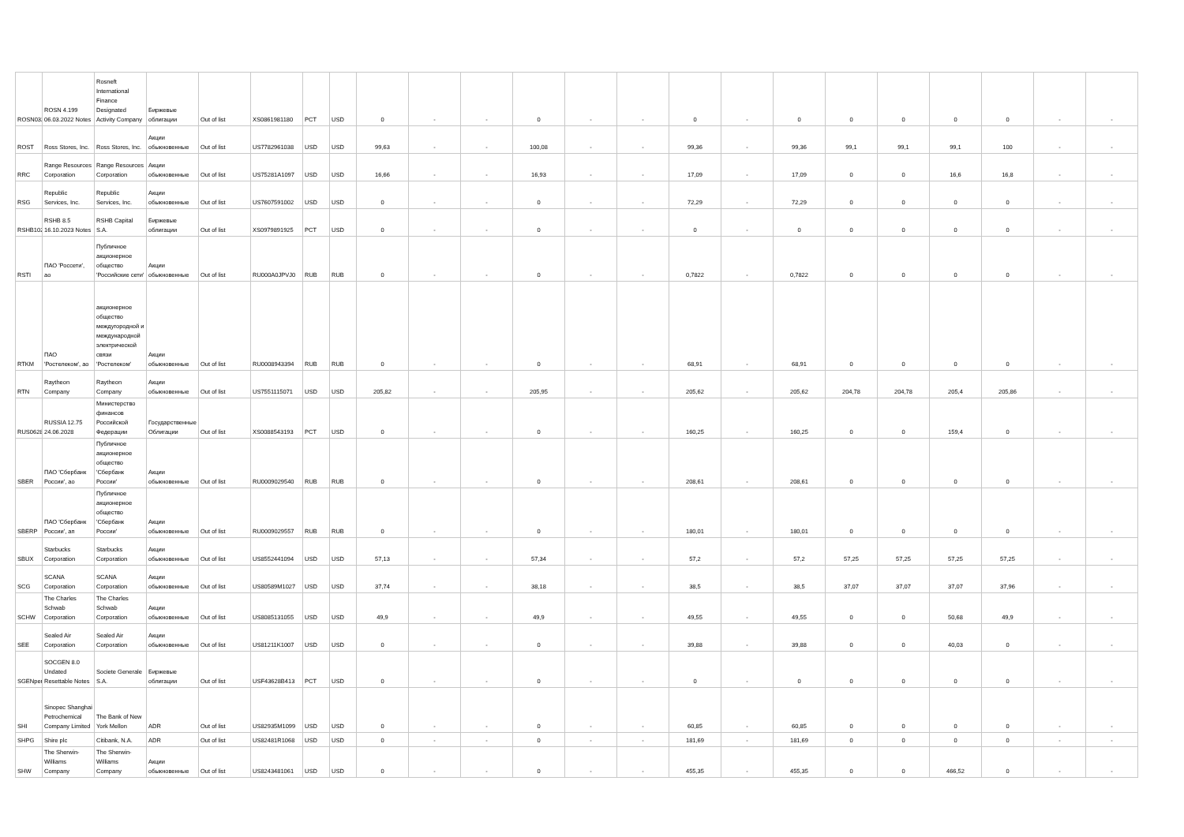| ROSN032 | ROSN 4.199 06.03.2022 Notes | Rosneft International Finance Designated Activity Company | Биржевые облигации | Out of list | XS0861981180 | PCT | USD | 0 | - | - | 0 | - | - | 0 | - | 0 | 0 | 0 | 0 | 0 | - | - |
| ROST | Ross Stores, Inc. | Ross Stores, Inc. | Акции обыкновенные | Out of list | US7782961038 | USD | USD | 99,63 | - | - | 100,08 | - | - | 99,36 | - | 99,36 | 99,1 | 99,1 | 99,1 | 100 | - | - |
| RRC | Range Resources Corporation | Range Resources Corporation | Акции обыкновенные | Out of list | US75281A1097 | USD | USD | 16,66 | - | - | 16,93 | - | - | 17,09 | - | 17,09 | 0 | 0 | 16,6 | 16,8 | - | - |
| RSG | Republic Services, Inc. | Republic Services, Inc. | Акции обыкновенные | Out of list | US7607591002 | USD | USD | 0 | - | - | 0 | - | - | 72,29 | - | 72,29 | 0 | 0 | 0 | 0 | - | - |
| RSHB102 | RSHB 8.5 16.10.2023 Notes | RSHB Capital S.A. | Биржевые облигации | Out of list | XS0979891925 | PCT | USD | 0 | - | - | 0 | - | - | 0 | - | 0 | 0 | 0 | 0 | 0 | - | - |
| RSTI | ПАО 'Россети', ао | Публичное акционерное общество 'Российские сети' | Акции обыкновенные | Out of list | RU000A0JPVJ0 | RUB | RUB | 0 | - | - | 0 | - | - | 0,7822 | - | 0,7822 | 0 | 0 | 0 | 0 | - | - |
| RTKM | ПАО 'Ростелеком', ао | акционерное общество междугородной и международной электрической связи 'Ростелеком' | Акции обыкновенные | Out of list | RU0008943394 | RUB | RUB | 0 | - | - | 0 | - | - | 68,91 | - | 68,91 | 0 | 0 | 0 | 0 | - | - |
| RTN | Raytheon Company | Raytheon Company | Акции обыкновенные | Out of list | US7551115071 | USD | USD | 205,82 | - | - | 205,95 | - | - | 205,62 | - | 205,62 | 204,78 | 204,78 | 205,4 | 205,86 | - | - |
| RUS0628 | RUSSIA 12.75 24.06.2028 | Министерство финансов Российской Федерации | Государственные Облигации | Out of list | XS0088543193 | PCT | USD | 0 | - | - | 0 | - | - | 160,25 | - | 160,25 | 0 | 0 | 159,4 | 0 | - | - |
| SBER | ПАО 'Сбербанк России', ао | Публичное акционерное общество 'Сбербанк России' | Акции обыкновенные | Out of list | RU0009029540 | RUB | RUB | 0 | - | - | 0 | - | - | 208,61 | - | 208,61 | 0 | 0 | 0 | 0 | - | - |
| SBERP | ПАО 'Сбербанк России', ап | Публичное акционерное общество 'Сбербанк России' | Акции обыкновенные | Out of list | RU0009029557 | RUB | RUB | 0 | - | - | 0 | - | - | 180,01 | - | 180,01 | 0 | 0 | 0 | 0 | - | - |
| SBUX | Starbucks Corporation | Starbucks Corporation | Акции обыкновенные | Out of list | US8552441094 | USD | USD | 57,13 | - | - | 57,34 | - | - | 57,2 | - | 57,2 | 57,25 | 57,25 | 57,25 | 57,25 | - | - |
| SCG | SCANA Corporation | SCANA Corporation | Акции обыкновенные | Out of list | US80589M1027 | USD | USD | 37,74 | - | - | 38,18 | - | - | 38,5 | - | 38,5 | 37,07 | 37,07 | 37,07 | 37,96 | - | - |
| SCHW | The Charles Schwab Corporation | The Charles Schwab Corporation | Акции обыкновенные | Out of list | US8085131055 | USD | USD | 49,9 | - | - | 49,9 | - | - | 49,55 | - | 49,55 | 0 | 0 | 50,68 | 49,9 | - | - |
| SEE | Sealed Air Corporation | Sealed Air Corporation | Акции обыкновенные | Out of list | US81211K1007 | USD | USD | 0 | - | - | 0 | - | - | 39,88 | - | 39,88 | 0 | 0 | 40,03 | 0 | - | - |
| SGENper | SOCGEN 8.0 Undated Resettable Notes | Societe Generale S.A. | Биржевые облигации | Out of list | USF43628B413 | PCT | USD | 0 | - | - | 0 | - | - | 0 | - | 0 | 0 | 0 | 0 | 0 | - | - |
| SHI | Sinopec Shanghai Petrochemical Company Limited | The Bank of New York Mellon | ADR | Out of list | US82935M1099 | USD | USD | 0 | - | - | 0 | - | - | 60,85 | - | 60,85 | 0 | 0 | 0 | 0 | - | - |
| SHPG | Shire plc | Citibank, N.A. | ADR | Out of list | US82481R1068 | USD | USD | 0 | - | - | 0 | - | - | 181,69 | - | 181,69 | 0 | 0 | 0 | 0 | - | - |
| SHW | The Sherwin-Williams Company | The Sherwin-Williams Company | Акции обыкновенные | Out of list | US8243481061 | USD | USD | 0 | - | - | 0 | - | - | 455,35 | - | 455,35 | 0 | 0 | 466,52 | 0 | - | - |